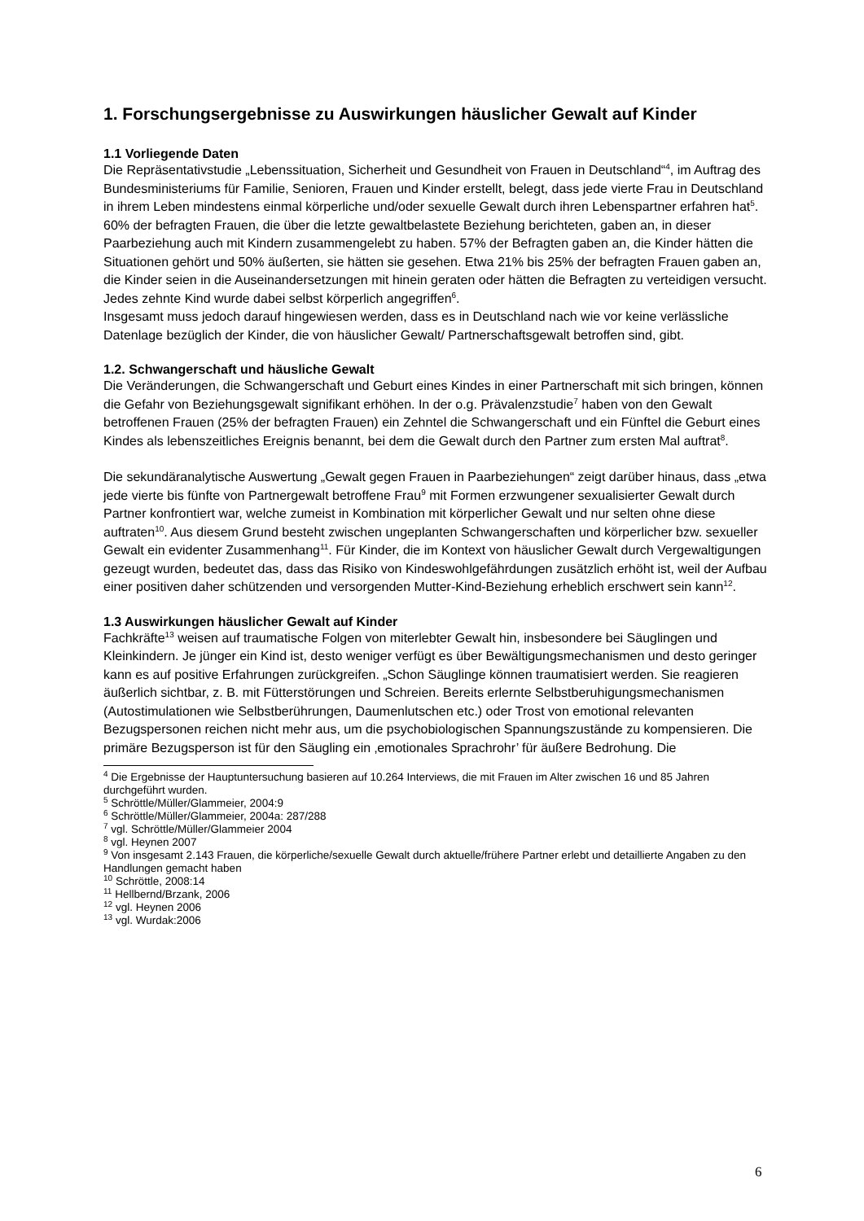1. Forschungsergebnisse zu Auswirkungen häuslicher Gewalt auf Kinder
1.1 Vorliegende Daten
Die Repräsentativstudie „Lebenssituation, Sicherheit und Gesundheit von Frauen in Deutschland“<sup>4</sup>, im Auftrag des Bundesministeriums für Familie, Senioren, Frauen und Kinder erstellt, belegt, dass jede vierte Frau in Deutschland in ihrem Leben mindestens einmal körperliche und/oder sexuelle Gewalt durch ihren Lebenspartner erfahren hat<sup>5</sup>. 60% der befragten Frauen, die über die letzte gewaltbelastete Beziehung berichteten, gaben an, in dieser Paarbeziehung auch mit Kindern zusammengelebt zu haben. 57% der Befragten gaben an, die Kinder hätten die Situationen gehört und 50% äußerten, sie hätten sie gesehen. Etwa 21% bis 25% der befragten Frauen gaben an, die Kinder seien in die Auseinandersetzungen mit hinein geraten oder hätten die Befragten zu verteidigen versucht. Jedes zehnte Kind wurde dabei selbst körperlich angegriffen<sup>6</sup>.
Insgesamt muss jedoch darauf hingewiesen werden, dass es in Deutschland nach wie vor keine verlässliche Datenlage bezüglich der Kinder, die von häuslicher Gewalt/ Partnerschaftsgewalt betroffen sind, gibt.
1.2. Schwangerschaft und häusliche Gewalt
Die Veränderungen, die Schwangerschaft und Geburt eines Kindes in einer Partnerschaft mit sich bringen, können die Gefahr von Beziehungsgewalt signifikant erhöhen. In der o.g. Prävalenzstudie<sup>7</sup> haben von den Gewalt betroffenen Frauen (25% der befragten Frauen) ein Zehntel die Schwangerschaft und ein Fünftel die Geburt eines Kindes als lebenszeitliches Ereignis benannt, bei dem die Gewalt durch den Partner zum ersten Mal auftrat<sup>8</sup>.
Die sekundäranalytische Auswertung „Gewalt gegen Frauen in Paarbeziehungen“ zeigt darüber hinaus, dass „etwa jede vierte bis fünfte von Partnergewalt betroffene Frau<sup>9</sup> mit Formen erzwungener sexualisierter Gewalt durch Partner konfrontiert war, welche zumeist in Kombination mit körperlicher Gewalt und nur selten ohne diese auftraten<sup>10</sup>. Aus diesem Grund besteht zwischen ungeplanten Schwangerschaften und körperlicher bzw. sexueller Gewalt ein evidenter Zusammenhang<sup>11</sup>. Für Kinder, die im Kontext von häuslicher Gewalt durch Vergewaltigungen gezeugt wurden, bedeutet das, dass das Risiko von Kindeswohlgefährdungen zusätzlich erhöht ist, weil der Aufbau einer positiven daher schützenden und versorgenden Mutter-Kind-Beziehung erheblich erschwert sein kann<sup>12</sup>.
1.3 Auswirkungen häuslicher Gewalt auf Kinder
Fachkräfte<sup>13</sup> weisen auf traumatische Folgen von miterlebter Gewalt hin, insbesondere bei Säuglingen und Kleinkindern. Je jünger ein Kind ist, desto weniger verfügt es über Bewältigungsmechanismen und desto geringer kann es auf positive Erfahrungen zurückgreifen. „Schon Säuglinge können traumatisiert werden. Sie reagieren äußerlich sichtbar, z. B. mit Fütterstörungen und Schreien. Bereits erlernte Selbstberuhigungsmechanismen (Autostimulationen wie Selbstberührungen, Daumenlutschen etc.) oder Trost von emotional relevanten Bezugspersonen reichen nicht mehr aus, um die psychobiologischen Spannungszustände zu kompensieren. Die primäre Bezugsperson ist für den Säugling ein ‚emotionales Sprachrohr’ für äußere Bedrohung. Die
<sup>4</sup> Die Ergebnisse der Hauptuntersuchung basieren auf 10.264 Interviews, die mit Frauen im Alter zwischen 16 und 85 Jahren durchgeführt wurden.
<sup>5</sup> Schröttle/Müller/Glammeier, 2004:9
<sup>6</sup> Schröttle/Müller/Glammeier, 2004a: 287/288
<sup>7</sup> vgl. Schröttle/Müller/Glammeier 2004
<sup>8</sup> vgl. Heynen 2007
<sup>9</sup> Von insgesamt 2.143 Frauen, die körperliche/sexuelle Gewalt durch aktuelle/frühere Partner erlebt und detaillierte Angaben zu den Handlungen gemacht haben
<sup>10</sup> Schröttle, 2008:14
<sup>11</sup> Hellbernd/Brzank, 2006
<sup>12</sup> vgl. Heynen 2006
<sup>13</sup> vgl. Wurdak:2006
6